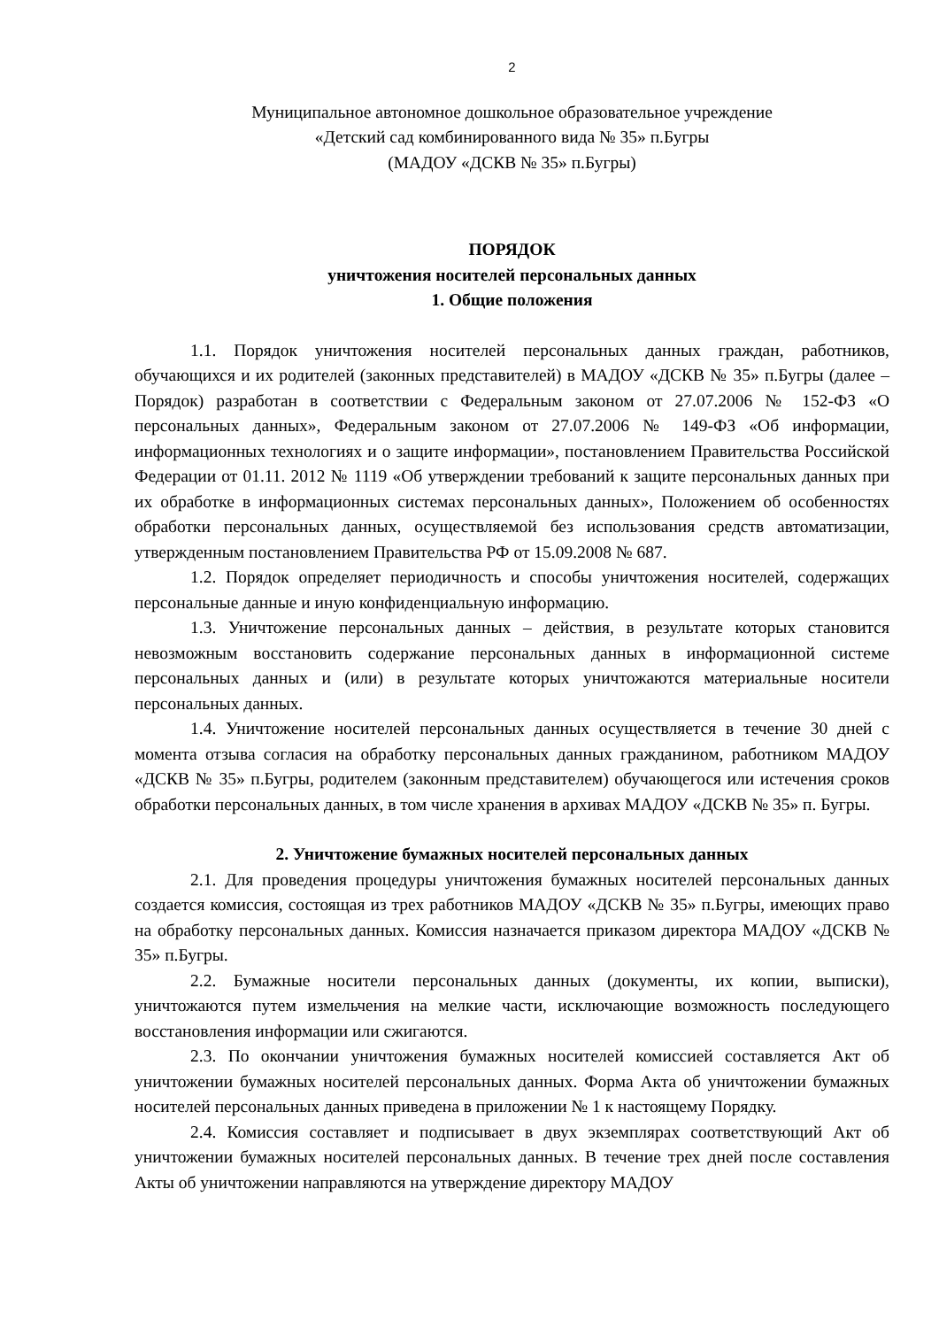2
Муниципальное автономное дошкольное образовательное учреждение
«Детский сад комбинированного вида № 35» п.Бугры
(МАДОУ «ДСКВ № 35» п.Бугры)
ПОРЯДОК
уничтожения носителей персональных данных
1. Общие положения
1.1. Порядок уничтожения носителей персональных данных граждан, работников, обучающихся и их родителей (законных представителей) в МАДОУ «ДСКВ № 35» п.Бугры (далее – Порядок) разработан в соответствии с Федеральным законом от 27.07.2006 № 152-ФЗ «О персональных данных», Федеральным законом от 27.07.2006 № 149-ФЗ «Об информации, информационных технологиях и о защите информации», постановлением Правительства Российской Федерации от 01.11. 2012 № 1119 «Об утверждении требований к защите персональных данных при их обработке в информационных системах персональных данных», Положением об особенностях обработки персональных данных, осуществляемой без использования средств автоматизации, утвержденным постановлением Правительства РФ от 15.09.2008 № 687.
1.2. Порядок определяет периодичность и способы уничтожения носителей, содержащих персональные данные и иную конфиденциальную информацию.
1.3. Уничтожение персональных данных – действия, в результате которых становится невозможным восстановить содержание персональных данных в информационной системе персональных данных и (или) в результате которых уничтожаются материальные носители персональных данных.
1.4. Уничтожение носителей персональных данных осуществляется в течение 30 дней с момента отзыва согласия на обработку персональных данных гражданином, работником МАДОУ «ДСКВ № 35» п.Бугры, родителем (законным представителем) обучающегося или истечения сроков обработки персональных данных, в том числе хранения в архивах МАДОУ «ДСКВ № 35» п. Бугры.
2. Уничтожение бумажных носителей персональных данных
2.1. Для проведения процедуры уничтожения бумажных носителей персональных данных создается комиссия, состоящая из трех работников МАДОУ «ДСКВ № 35» п.Бугры, имеющих право на обработку персональных данных. Комиссия назначается приказом директора МАДОУ «ДСКВ № 35» п.Бугры.
2.2. Бумажные носители персональных данных (документы, их копии, выписки), уничтожаются путем измельчения на мелкие части, исключающие возможность последующего восстановления информации или сжигаются.
2.3. По окончании уничтожения бумажных носителей комиссией составляется Акт об уничтожении бумажных носителей персональных данных. Форма Акта об уничтожении бумажных носителей персональных данных приведена в приложении № 1 к настоящему Порядку.
2.4. Комиссия составляет и подписывает в двух экземплярах соответствующий Акт об уничтожении бумажных носителей персональных данных. В течение трех дней после составления Акты об уничтожении направляются на утверждение директору МАДОУ